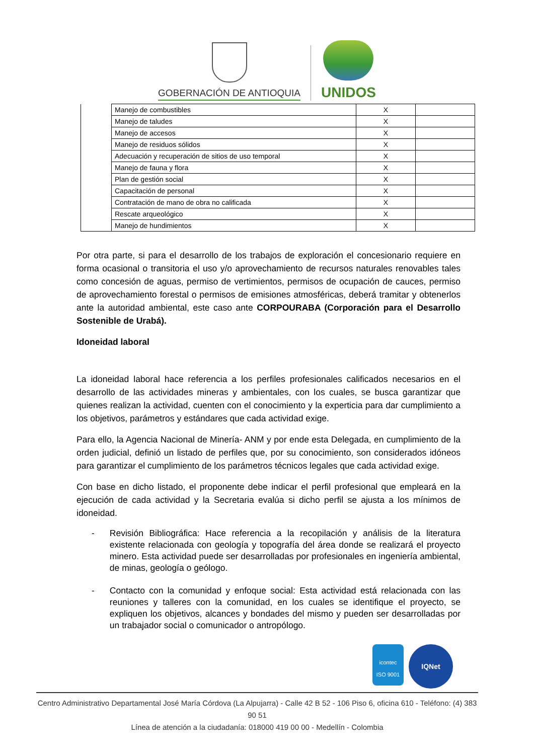GOBERNACIÓN DE ANTIOQUIA
UNIDOS
| | Manejo de combustibles | X | |
| | Manejo de taludes | X | |
| | Manejo de accesos | X | |
| | Manejo de residuos sólidos | X | |
| | Adecuación y recuperación de sitios de uso temporal | X | |
| | Manejo de fauna y flora | X | |
| | Plan de gestión social | X | |
| | Capacitación de personal | X | |
| | Contratación de mano de obra no calificada | X | |
| | Rescate arqueológico | X | |
| | Manejo de hundimientos | X | |
Por otra parte, si para el desarrollo de los trabajos de exploración el concesionario requiere en forma ocasional o transitoria el uso y/o aprovechamiento de recursos naturales renovables tales como concesión de aguas, permiso de vertimientos, permisos de ocupación de cauces, permiso de aprovechamiento forestal o permisos de emisiones atmosféricas, deberá tramitar y obtenerlos ante la autoridad ambiental, este caso ante CORPOURABA (Corporación para el Desarrollo Sostenible de Urabá).
Idoneidad laboral
La idoneidad laboral hace referencia a los perfiles profesionales calificados necesarios en el desarrollo de las actividades mineras y ambientales, con los cuales, se busca garantizar que quienes realizan la actividad, cuenten con el conocimiento y la experticia para dar cumplimiento a los objetivos, parámetros y estándares que cada actividad exige.
Para ello, la Agencia Nacional de Minería- ANM y por ende esta Delegada, en cumplimiento de la orden judicial, definió un listado de perfiles que, por su conocimiento, son considerados idóneos para garantizar el cumplimiento de los parámetros técnicos legales que cada actividad exige.
Con base en dicho listado, el proponente debe indicar el perfil profesional que empleará en la ejecución de cada actividad y la Secretaria evalúa si dicho perfil se ajusta a los mínimos de idoneidad.
- Revisión Bibliográfica: Hace referencia a la recopilación y análisis de la literatura existente relacionada con geología y topografía del área donde se realizará el proyecto minero. Esta actividad puede ser desarrolladas por profesionales en ingeniería ambiental, de minas, geología o geólogo.
- Contacto con la comunidad y enfoque social: Esta actividad está relacionada con las reuniones y talleres con la comunidad, en los cuales se identifique el proyecto, se expliquen los objetivos, alcances y bondades del mismo y pueden ser desarrolladas por un trabajador social o comunicador o antropólogo.
icontec
ISO 9001
IQNet
Centro Administrativo Departamental José María Córdova (La Alpujarra) - Calle 42 B 52 - 106 Piso 6, oficina 610 - Teléfono: (4) 383 90 51
Línea de atención a la ciudadanía: 018000 419 00 00 - Medellín - Colombia